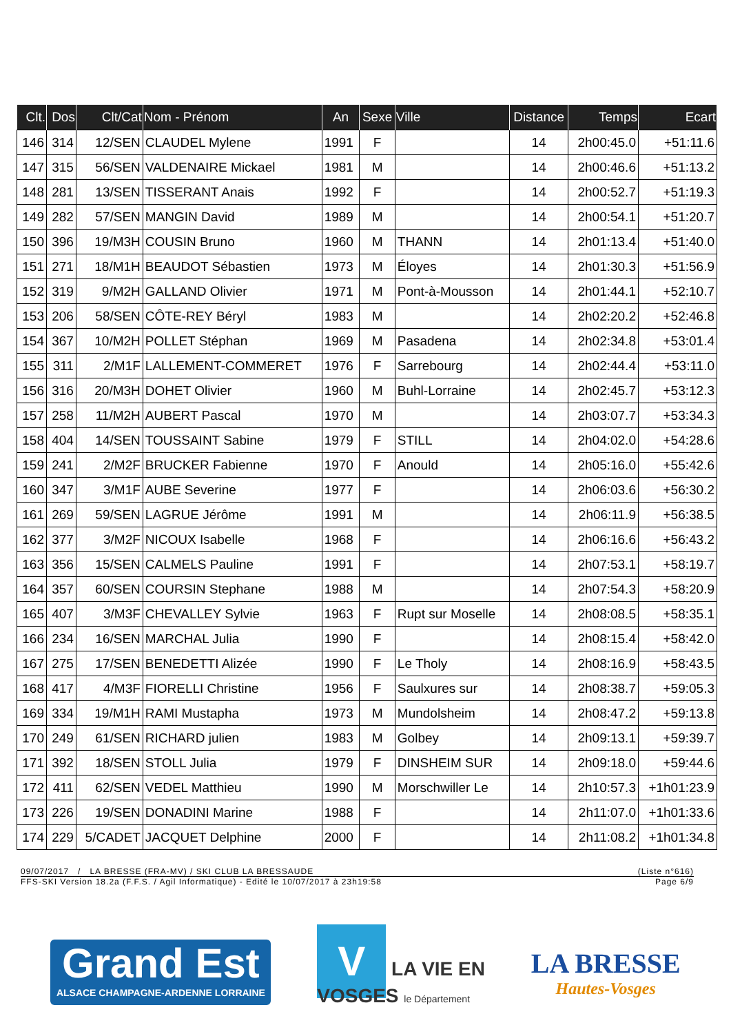| Clt. | Dos | Clt/Cat | Nom - Prénom | An | Sexe | Ville | Distance | Temps | Ecart |
| --- | --- | --- | --- | --- | --- | --- | --- | --- | --- |
| 146 | 314 | 12/SEN | CLAUDEL Mylene | 1991 | F | | 14 | 2h00:45.0 | +51:11.6 |
| 147 | 315 | 56/SEN | VALDENAIRE Mickael | 1981 | M | | 14 | 2h00:46.6 | +51:13.2 |
| 148 | 281 | 13/SEN | TISSERANT Anais | 1992 | F | | 14 | 2h00:52.7 | +51:19.3 |
| 149 | 282 | 57/SEN | MANGIN David | 1989 | M | | 14 | 2h00:54.1 | +51:20.7 |
| 150 | 396 | 19/M3H | COUSIN Bruno | 1960 | M | THANN | 14 | 2h01:13.4 | +51:40.0 |
| 151 | 271 | 18/M1H | BEAUDOT Sébastien | 1973 | M | Éloyes | 14 | 2h01:30.3 | +51:56.9 |
| 152 | 319 | 9/M2H | GALLAND Olivier | 1971 | M | Pont-à-Mousson | 14 | 2h01:44.1 | +52:10.7 |
| 153 | 206 | 58/SEN | CÔTE-REY Béryl | 1983 | M | | 14 | 2h02:20.2 | +52:46.8 |
| 154 | 367 | 10/M2H | POLLET Stéphan | 1969 | M | Pasadena | 14 | 2h02:34.8 | +53:01.4 |
| 155 | 311 | 2/M1F | LALLEMENT-COMMERET | 1976 | F | Sarrebourg | 14 | 2h02:44.4 | +53:11.0 |
| 156 | 316 | 20/M3H | DOHET Olivier | 1960 | M | Buhl-Lorraine | 14 | 2h02:45.7 | +53:12.3 |
| 157 | 258 | 11/M2H | AUBERT Pascal | 1970 | M | | 14 | 2h03:07.7 | +53:34.3 |
| 158 | 404 | 14/SEN | TOUSSAINT Sabine | 1979 | F | STILL | 14 | 2h04:02.0 | +54:28.6 |
| 159 | 241 | 2/M2F | BRUCKER Fabienne | 1970 | F | Anould | 14 | 2h05:16.0 | +55:42.6 |
| 160 | 347 | 3/M1F | AUBE Severine | 1977 | F | | 14 | 2h06:03.6 | +56:30.2 |
| 161 | 269 | 59/SEN | LAGRUE Jérôme | 1991 | M | | 14 | 2h06:11.9 | +56:38.5 |
| 162 | 377 | 3/M2F | NICOUX Isabelle | 1968 | F | | 14 | 2h06:16.6 | +56:43.2 |
| 163 | 356 | 15/SEN | CALMELS Pauline | 1991 | F | | 14 | 2h07:53.1 | +58:19.7 |
| 164 | 357 | 60/SEN | COURSIN Stephane | 1988 | M | | 14 | 2h07:54.3 | +58:20.9 |
| 165 | 407 | 3/M3F | CHEVALLEY Sylvie | 1963 | F | Rupt sur Moselle | 14 | 2h08:08.5 | +58:35.1 |
| 166 | 234 | 16/SEN | MARCHAL Julia | 1990 | F | | 14 | 2h08:15.4 | +58:42.0 |
| 167 | 275 | 17/SEN | BENEDETTI Alizée | 1990 | F | Le Tholy | 14 | 2h08:16.9 | +58:43.5 |
| 168 | 417 | 4/M3F | FIORELLI Christine | 1956 | F | Saulxures sur | 14 | 2h08:38.7 | +59:05.3 |
| 169 | 334 | 19/M1H | RAMI Mustapha | 1973 | M | Mundolsheim | 14 | 2h08:47.2 | +59:13.8 |
| 170 | 249 | 61/SEN | RICHARD julien | 1983 | M | Golbey | 14 | 2h09:13.1 | +59:39.7 |
| 171 | 392 | 18/SEN | STOLL Julia | 1979 | F | DINSHEIM SUR | 14 | 2h09:18.0 | +59:44.6 |
| 172 | 411 | 62/SEN | VEDEL Matthieu | 1990 | M | Morschwiller Le | 14 | 2h10:57.3 | +1h01:23.9 |
| 173 | 226 | 19/SEN | DONADINI Marine | 1988 | F | | 14 | 2h11:07.0 | +1h01:33.6 |
| 174 | 229 | 5/CADET | JACQUET Delphine | 2000 | F | | 14 | 2h11:08.2 | +1h01:34.8 |
09/07/2017 / LA BRESSE (FRA-MV) / SKI CLUB LA BRESSAUDE (Liste n°616)
FFS-SKI Version 18.2a (F.F.S. / Agil Informatique) - Edité le 10/07/2017 à 23h19:58 Page 6/9
Grand Est
ALSACE CHAMPAGNE-ARDENNE LORRAINE
V LA VIE EN
VOSGES le Département
LA BRESSE
Hautes-Vosges